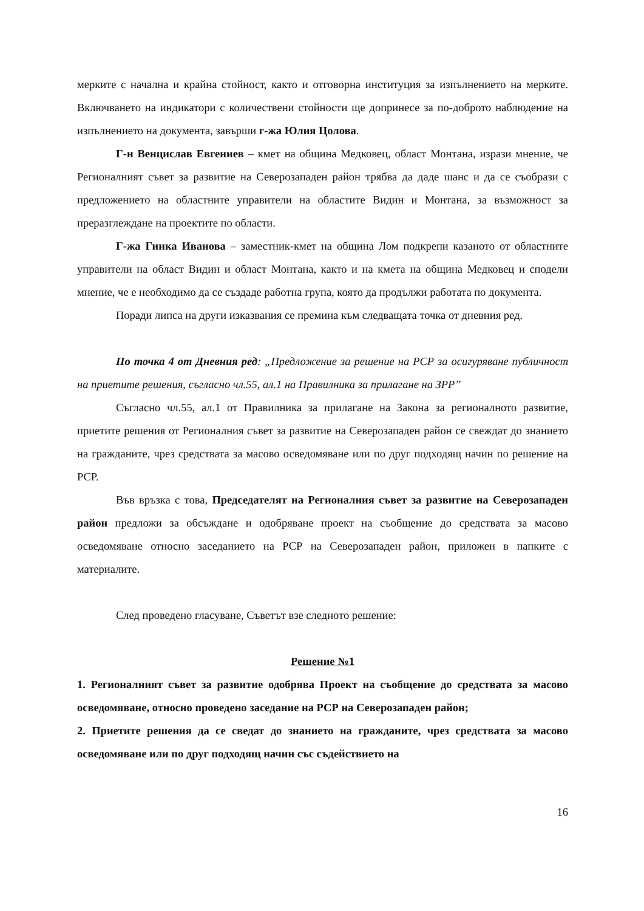мерките с начална и крайна стойност, както и отговорна институция за изпълнението на мерките. Включването на индикатори с количествени стойности ще допринесе за по-доброто наблюдение на изпълнението на документа, завърши г-жа Юлия Цолова.
Г-н Венцислав Евгениев – кмет на община Медковец, област Монтана, изрази мнение, че Регионалният съвет за развитие на Северозападен район трябва да даде шанс и да се съобрази с предложението на областните управители на областите Видин и Монтана, за възможност за преразглеждане на проектите по области.
Г-жа Гинка Иванова – заместник-кмет на община Лом подкрепи казаното от областните управители на област Видин и област Монтана, както и на кмета на община Медковец и сподели мнение, че е необходимо да се създаде работна група, която да продължи работата по документа.
Поради липса на други изказвания се премина към следващата точка от дневния ред.
По точка 4 от Дневния ред: „Предложение за решение на РСР за осигуряване публичност на приетите решения, съгласно чл.55, ал.1 на Правилника за прилагане на ЗРР”
Съгласно чл.55, ал.1 от Правилника за прилагане на Закона за регионалното развитие, приетите решения от Регионалния съвет за развитие на Северозападен район се свеждат до знанието на гражданите, чрез средствата за масово осведомяване или по друг подходящ начин по решение на РСР.
Във връзка с това, Председателят на Регионалния съвет за развитие на Северозападен район предложи за обсъждане и одобряване проект на съобщение до средствата за масово осведомяване относно заседанието на РСР на Северозападен район, приложен в папките с материалите.
След проведено гласуване, Съветът взе следното решение:
Решение №1
1. Регионалният съвет за развитие одобрява Проект на съобщение до средствата за масово осведомяване, относно проведено заседание на РСР на Северозападен район;
2. Приетите решения да се сведат до знанието на гражданите, чрез средствата за масово осведомяване или по друг подходящ начин със съдействието на
16